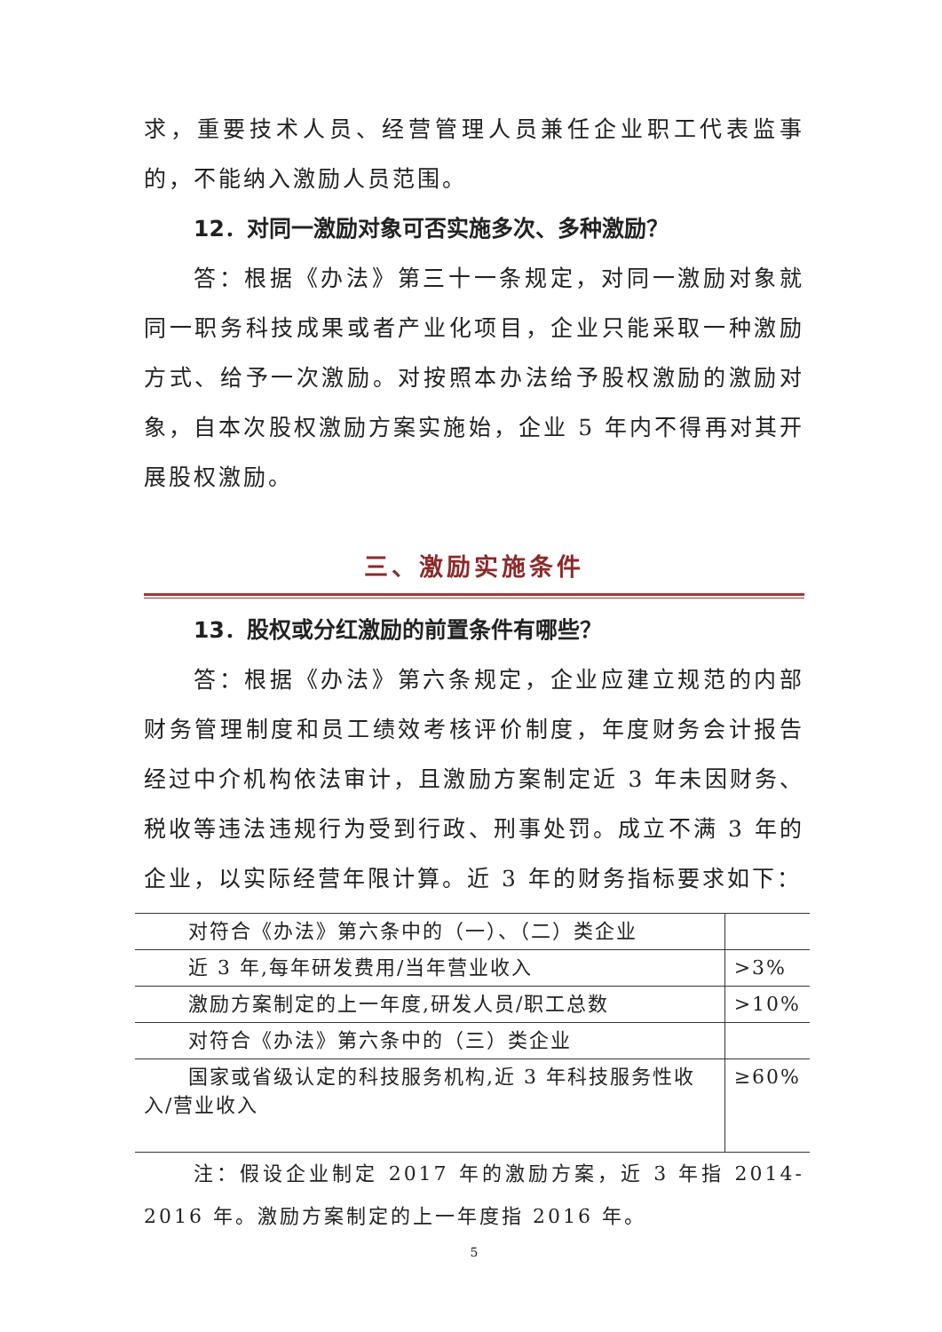求，重要技术人员、经营管理人员兼任企业职工代表监事的，不能纳入激励人员范围。
12．对同一激励对象可否实施多次、多种激励？
答：根据《办法》第三十一条规定，对同一激励对象就同一职务科技成果或者产业化项目，企业只能采取一种激励方式、给予一次激励。对按照本办法给予股权激励的激励对象，自本次股权激励方案实施始，企业 5 年内不得再对其开展股权激励。
三、激励实施条件
13．股权或分红激励的前置条件有哪些？
答：根据《办法》第六条规定，企业应建立规范的内部财务管理制度和员工绩效考核评价制度，年度财务会计报告经过中介机构依法审计，且激励方案制定近 3 年未因财务、税收等违法违规行为受到行政、刑事处罚。成立不满 3 年的企业，以实际经营年限计算。近 3 年的财务指标要求如下：
| 对符合《办法》第六条中的（一）、（二）类企业 | |
| 近 3 年,每年研发费用/当年营业收入 | >3% |
| 激励方案制定的上一年度,研发人员/职工总数 | >10% |
| 对符合《办法》第六条中的（三）类企业 | |
| 国家或省级认定的科技服务机构,近 3 年科技服务性收入/营业收入 | ≥60% |
注：假设企业制定 2017 年的激励方案，近 3 年指 2014-2016 年。激励方案制定的上一年度指 2016 年。
5